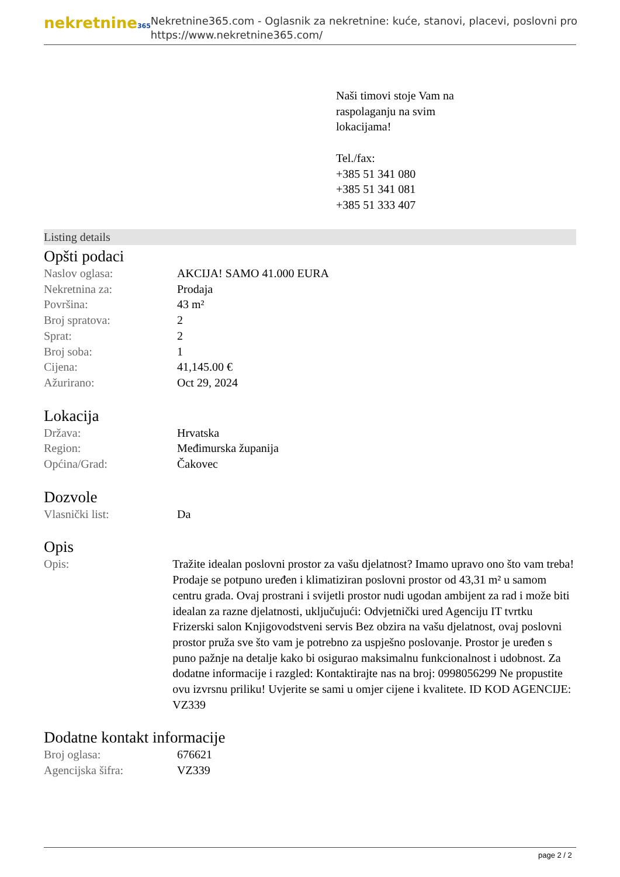nekretnine365
Nekretnine365.com - Oglasnik za nekretnine: kuće, stanovi, placevi, poslovni pro
https://www.nekretnine365.com/
Naši timovi stoje Vam na
raspolaganju na svim
lokacijama!
Tel./fax:
+385 51 341 080
+385 51 341 081
+385 51 333 407
Listing details
Opšti podaci
| Naslov oglasa: | AKCIJA! SAMO 41.000 EURA |
| Nekretnina za: | Prodaja |
| Površina: | 43 m² |
| Broj spratova: | 2 |
| Sprat: | 2 |
| Broj soba: | 1 |
| Cijena: | 41,145.00 € |
| Ažurirano: | Oct 29, 2024 |
Lokacija
| Država: | Hrvatska |
| Region: | Međimurska županija |
| Općina/Grad: | Čakovec |
Dozvole
| Vlasnički list: | Da |
Opis
| Opis: | Tražite idealan poslovni prostor za vašu djelatnost? Imamo upravo ono što vam treba! Prodaje se potpuno uređen i klimatiziran poslovni prostor od 43,31 m² u samom centru grada. Ovaj prostrani i svijetli prostor nudi ugodan ambijent za rad i može biti idealan za razne djelatnosti, uključujući: Odvjetnički ured Agenciju IT tvrtku Frizerski salon Knjigovodstveni servis Bez obzira na vašu djelatnost, ovaj poslovni prostor pruža sve što vam je potrebno za uspješno poslovanje. Prostor je uređen s puno pažnje na detalje kako bi osigurao maksimalnu funkcionalnost i udobnost. Za dodatne informacije i razgled: Kontaktirajte nas na broj: 0998056299 Ne propustite ovu izvrsnu priliku! Uvjerite se sami u omjer cijene i kvalitete. ID KOD AGENCIJE: VZ339 |
Dodatne kontakt informacije
| Broj oglasa: | 676621 |
| Agencijska šifra: | VZ339 |
page 2 / 2